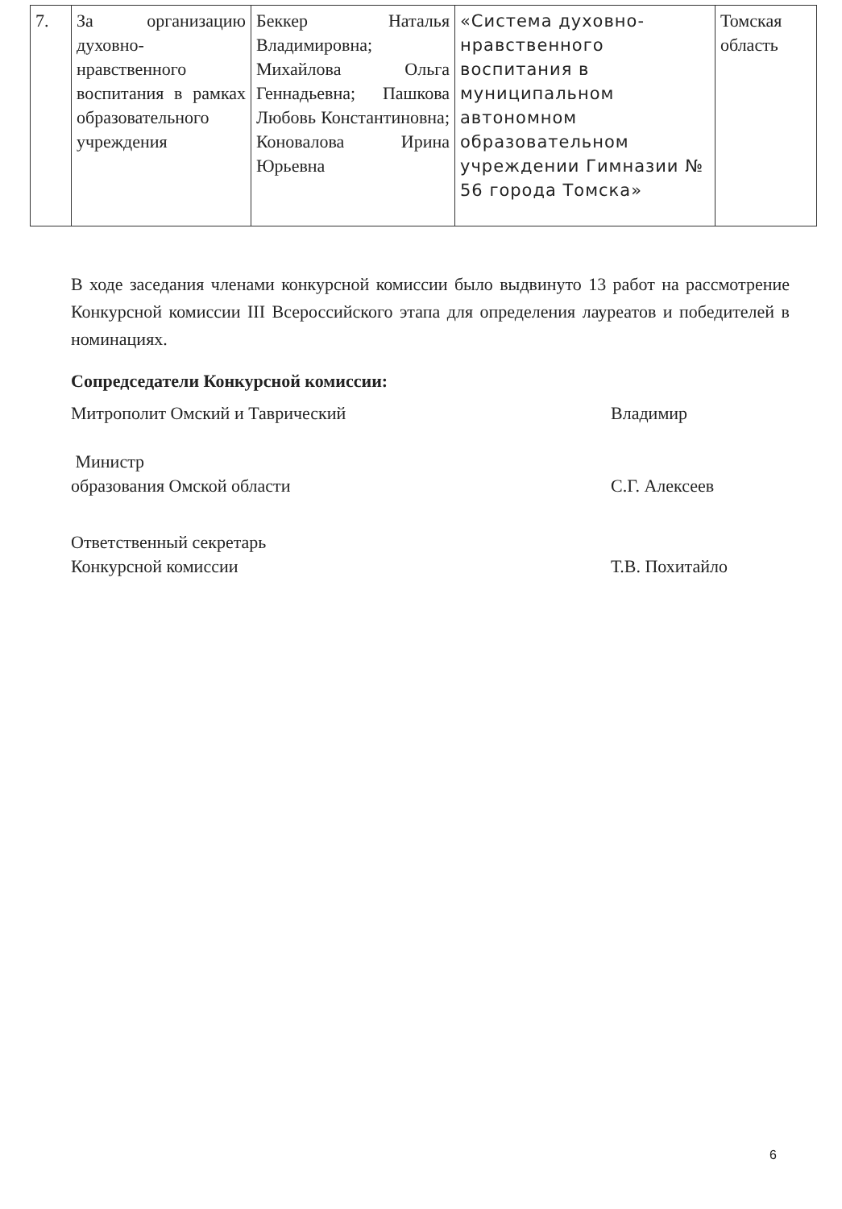| 7. | За организацию духовно-нравственного воспитания в рамках образовательного учреждения | Беккер Наталья Владимировна; Михайлова Ольга Геннадьевна; Пашкова Любовь Константиновна; Коновалова Ирина Юрьевна | «Система духовно-нравственного воспитания в муниципальном автономном образовательном учреждении Гимназии № 56 города Томска» | Томская область |
В ходе заседания членами конкурсной комиссии было выдвинуто 13 работ на рассмотрение Конкурсной комиссии III Всероссийского этапа для определения лауреатов и победителей в номинациях.
Сопредседатели Конкурсной комиссии:
Митрополит Омский и Таврический Владимир
Министр
образования Омской области С.Г. Алексеев
Ответственный секретарь
Конкурсной комиссии Т.В. Похитайло
6